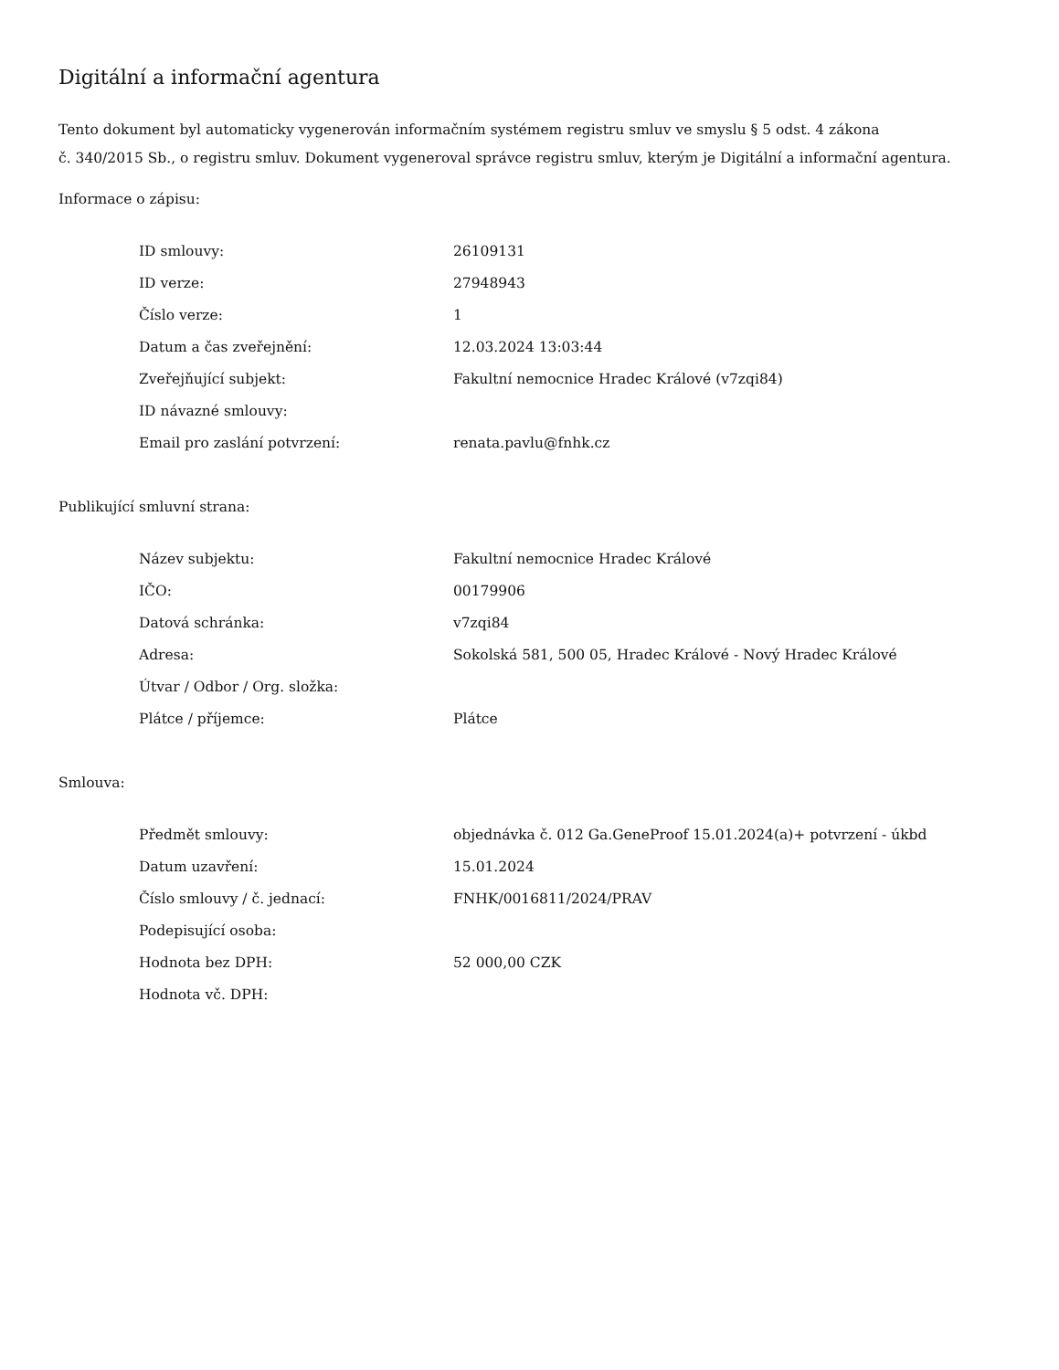Digitální a informační agentura
Tento dokument byl automaticky vygenerován informačním systémem registru smluv ve smyslu § 5 odst. 4 zákona
č. 340/2015 Sb., o registru smluv. Dokument vygeneroval správce registru smluv, kterým je Digitální a informační agentura.
Informace o zápisu:
| ID smlouvy: | 26109131 |
| ID verze: | 27948943 |
| Číslo verze: | 1 |
| Datum a čas zveřejnění: | 12.03.2024 13:03:44 |
| Zveřejňující subjekt: | Fakultní nemocnice Hradec Králové (v7zqi84) |
| ID návazné smlouvy: | |
| Email pro zaslání potvrzení: | renata.pavlu@fnhk.cz |
Publikující smluvní strana:
| Název subjektu: | Fakultní nemocnice Hradec Králové |
| IČO: | 00179906 |
| Datová schránka: | v7zqi84 |
| Adresa: | Sokolská 581, 500 05, Hradec Králové - Nový Hradec Králové |
| Útvar / Odbor / Org. složka: | |
| Plátce / příjemce: | Plátce |
Smlouva:
| Předmět smlouvy: | objednávka č. 012 Ga.GeneProof 15.01.2024(a)+ potvrzení - úkbd |
| Datum uzavření: | 15.01.2024 |
| Číslo smlouvy / č. jednací: | FNHK/0016811/2024/PRAV |
| Podepisující osoba: | |
| Hodnota bez DPH: | 52 000,00 CZK |
| Hodnota vč. DPH: | |